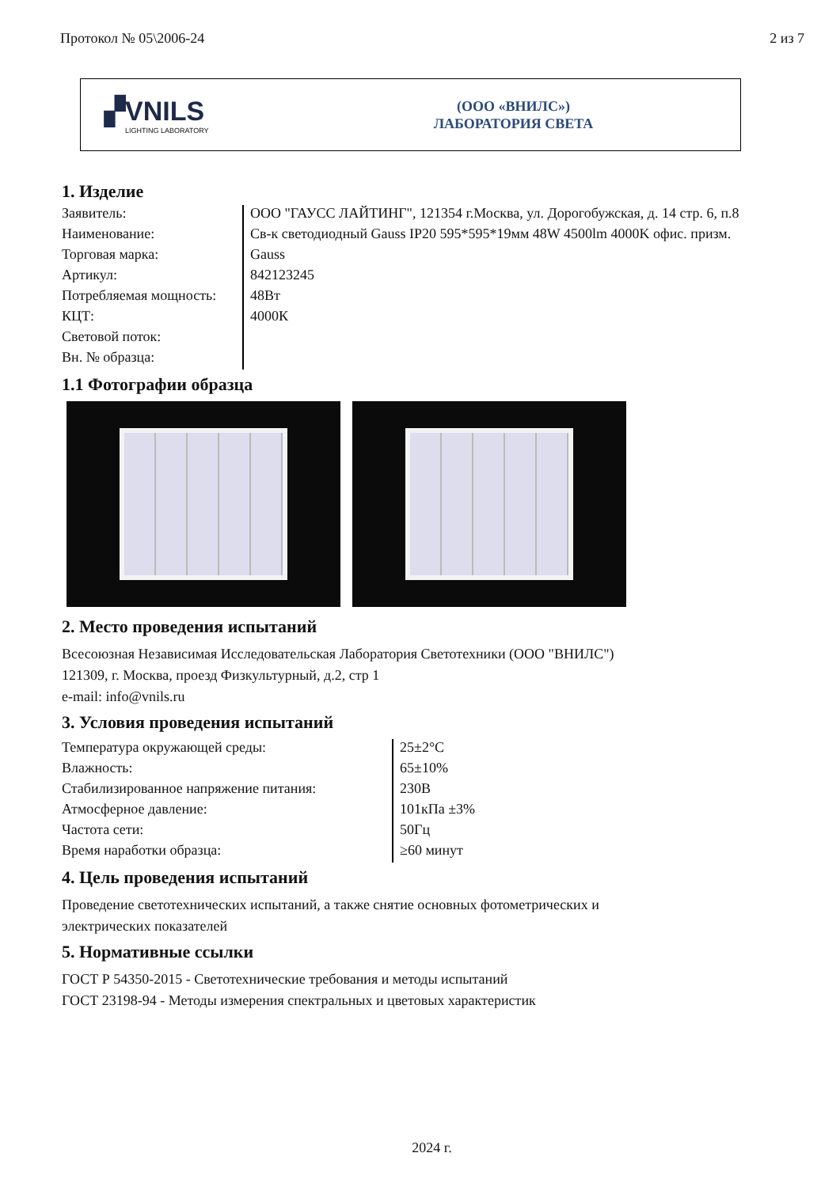Протокол № 05\2006-24 2 из 7
▞VNILS
LIGHTING LABORATORY
(ООО «ВНИЛС»)
ЛАБОРАТОРИЯ СВЕТА
1. Изделие
| Заявитель: | ООО "ГАУСС ЛАЙТИНГ", 121354 г.Москва, ул. Дорогобужская, д. 14 стр. 6, п.8 |
| Наименование: | Св-к светодиодный Gauss IP20 595*595*19мм 48W 4500lm 4000K офис. призм. |
| Торговая марка: | Gauss |
| Артикул: | 842123245 |
| Потребляемая мощность: | 48Вт |
| КЦТ: | 4000К |
| Световой поток: | |
| Вн. № образца: | |
1.1 Фотографии образца
2. Место проведения испытаний
Всесоюзная Независимая Исследовательская Лаборатория Светотехники (ООО "ВНИЛС")
121309, г. Москва, проезд Физкультурный, д.2, стр 1
e-mail: info@vnils.ru
3. Условия проведения испытаний
| Температура окружающей среды: | 25±2°С |
| Влажность: | 65±10% |
| Стабилизированное напряжение питания: | 230В |
| Атмосферное давление: | 101кПа ±3% |
| Частота сети: | 50Гц |
| Время наработки образца: | ≥60 минут |
4. Цель проведения испытаний
Проведение светотехнических испытаний, а также снятие основных фотометрических и
электрических показателей
5. Нормативные ссылки
ГОСТ Р 54350-2015 - Светотехнические требования и методы испытаний
ГОСТ 23198-94 - Методы измерения спектральных и цветовых характеристик
2024 г.